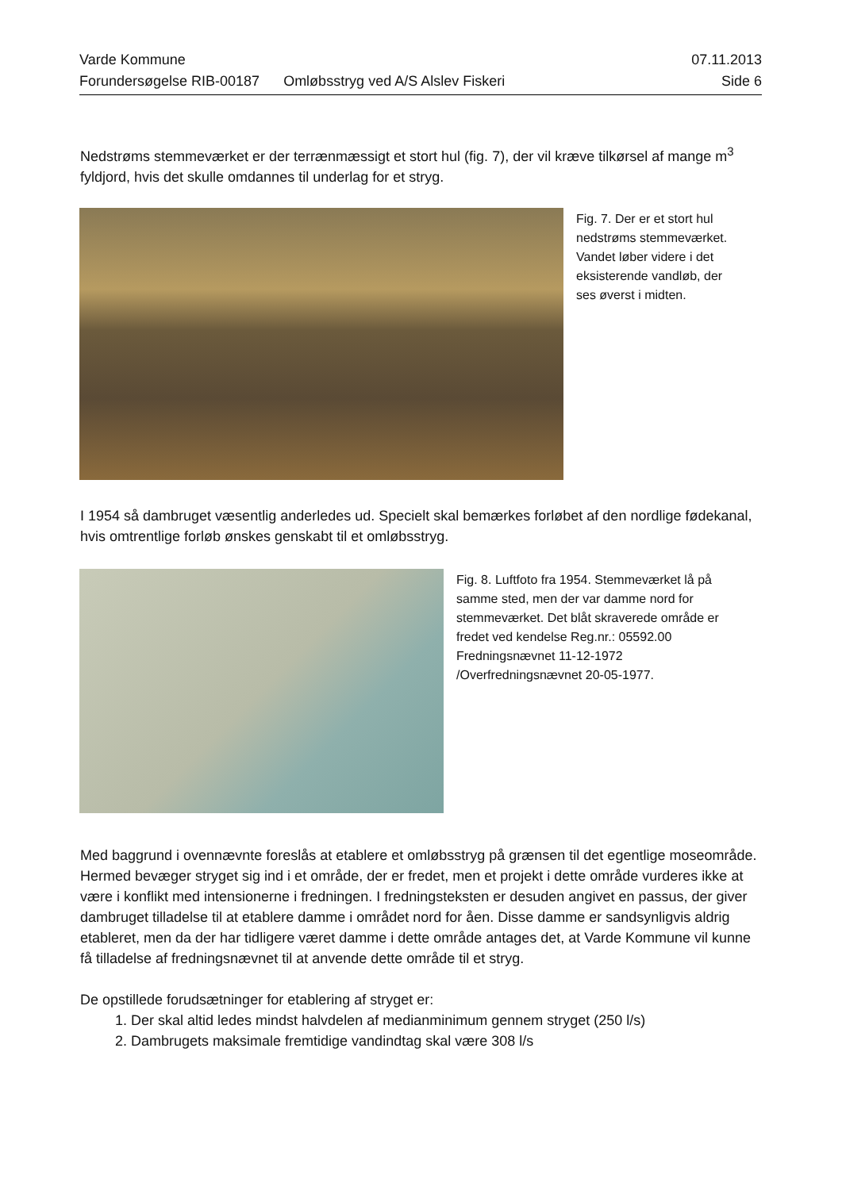Varde Kommune 07.11.2013
Forundersøgelse RIB-00187 Omløbsstryg ved A/S Alslev Fiskeri Side 6
Nedstrøms stemmeværket er der terrænmæssigt et stort hul (fig. 7), der vil kræve tilkørsel af mange m<sup>3</sup> fyldjord, hvis det skulle omdannes til underlag for et stryg.
Fig. 7. Der er et stort hul
nedstrøms stemmeværket.
Vandet løber videre i det
eksisterende vandløb, der
ses øverst i midten.
I 1954 så dambruget væsentlig anderledes ud. Specielt skal bemærkes forløbet af den nordlige fødekanal, hvis omtrentlige forløb ønskes genskabt til et omløbsstryg.
Fig. 8. Luftfoto fra 1954. Stemmeværket lå på
samme sted, men der var damme nord for
stemmeværket. Det blåt skraverede område er
fredet ved kendelse Reg.nr.: 05592.00
Fredningsnævnet 11-12-1972
/Overfredningsnævnet 20-05-1977.
Med baggrund i ovennævnte foreslås at etablere et omløbsstryg på grænsen til det egentlige moseområde. Hermed bevæger stryget sig ind i et område, der er fredet, men et projekt i dette område vurderes ikke at være i konflikt med intensionerne i fredningen. I fredningsteksten er desuden angivet en passus, der giver dambruget tilladelse til at etablere damme i området nord for åen. Disse damme er sandsynligvis aldrig etableret, men da der har tidligere været damme i dette område antages det, at Varde Kommune vil kunne få tilladelse af fredningsnævnet til at anvende dette område til et stryg.
De opstillede forudsætninger for etablering af stryget er:
1. Der skal altid ledes mindst halvdelen af medianminimum gennem stryget (250 l/s)
2. Dambrugets maksimale fremtidige vandindtag skal være 308 l/s